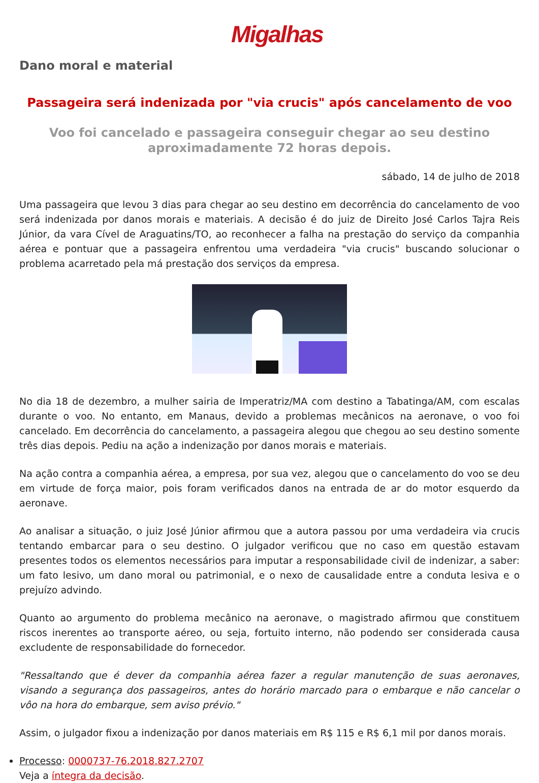Migalhas
Dano moral e material
Passageira será indenizada por "via crucis" após cancelamento de voo
Voo foi cancelado e passageira conseguir chegar ao seu destino aproximadamente 72 horas depois.
sábado, 14 de julho de 2018
Uma passageira que levou 3 dias para chegar ao seu destino em decorrência do cancelamento de voo será indenizada por danos morais e materiais. A decisão é do juiz de Direito José Carlos Tajra Reis Júnior, da vara Cível de Araguatins/TO, ao reconhecer a falha na prestação do serviço da companhia aérea e pontuar que a passageira enfrentou uma verdadeira "via crucis" buscando solucionar o problema acarretado pela má prestação dos serviços da empresa.
No dia 18 de dezembro, a mulher sairia de Imperatriz/MA com destino a Tabatinga/AM, com escalas durante o voo. No entanto, em Manaus, devido a problemas mecânicos na aeronave, o voo foi cancelado. Em decorrência do cancelamento, a passageira alegou que chegou ao seu destino somente três dias depois. Pediu na ação a indenização por danos morais e materiais.
Na ação contra a companhia aérea, a empresa, por sua vez, alegou que o cancelamento do voo se deu em virtude de força maior, pois foram verificados danos na entrada de ar do motor esquerdo da aeronave.
Ao analisar a situação, o juiz José Júnior afirmou que a autora passou por uma verdadeira via crucis tentando embarcar para o seu destino. O julgador verificou que no caso em questão estavam presentes todos os elementos necessários para imputar a responsabilidade civil de indenizar, a saber: um fato lesivo, um dano moral ou patrimonial, e o nexo de causalidade entre a conduta lesiva e o prejuízo advindo.
Quanto ao argumento do problema mecânico na aeronave, o magistrado afirmou que constituem riscos inerentes ao transporte aéreo, ou seja, fortuito interno, não podendo ser considerada causa excludente de responsabilidade do fornecedor.
"Ressaltando que é dever da companhia aérea fazer a regular manutenção de suas aeronaves, visando a segurança dos passageiros, antes do horário marcado para o embarque e não cancelar o vôo na hora do embarque, sem aviso prévio."
Assim, o julgador fixou a indenização por danos materiais em R$ 115 e R$ 6,1 mil por danos morais.
Processo: 0000737-76.2018.827.2707
Veja a íntegra da decisão.